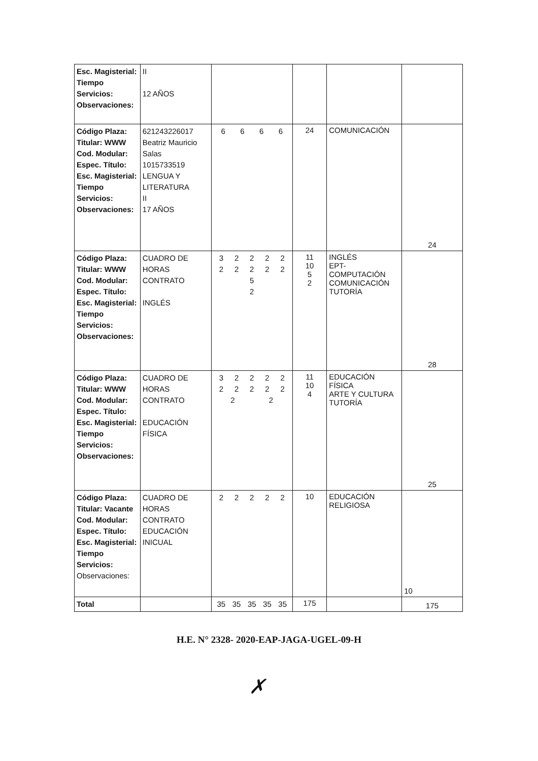| Esc. Magisterial: Tiempo Servicios: Observaciones: | II 12 AÑOS | | | | |
| Código Plaza: Titular: WWW Cod. Modular: Espec. Título: Esc. Magisterial: Tiempo Servicios: Observaciones: | 621243226017 Beatriz Mauricio Salas 1015733519 LENGUA Y LITERATURA II 17 AÑOS | 6 6 6 6 | 24 | COMUNICACIÓN | 24 |
| Código Plaza: Titular: WWW Cod. Modular: Espec. Título: Esc. Magisterial: Tiempo Servicios: Observaciones: | CUADRO DE HORAS CONTRATO INGLÉS | 3 2 2 2 2 2 2 2 2 2 5 2 | 11 10 5 2 | INGLÉS EPT-COMPUTACIÓN COMUNICACIÓN TUTORÍA | 28 |
| Código Plaza: Titular: WWW Cod. Modular: Espec. Título: Esc. Magisterial: Tiempo Servicios: Observaciones: | CUADRO DE HORAS CONTRATO EDUCACIÓN FÍSICA | 3 2 2 2 2 2 2 2 2 2 2 2 | 11 10 4 | EDUCACIÓN FÍSICA ARTE Y CULTURA TUTORÍA | 25 |
| Código Plaza: Titular: Vacante Cod. Modular: Espec. Título: Esc. Magisterial: Tiempo Servicios: Observaciones: | CUADRO DE HORAS CONTRATO EDUCACIÓN INICUAL | 2 2 2 2 2 | 10 | EDUCACIÓN RELIGIOSA | 10 |
| Total | | 35 35 35 35 35 | 175 | | 175 |
H.E. N° 2328- 2020-EAP-JAGA-UGEL-09-H
✗